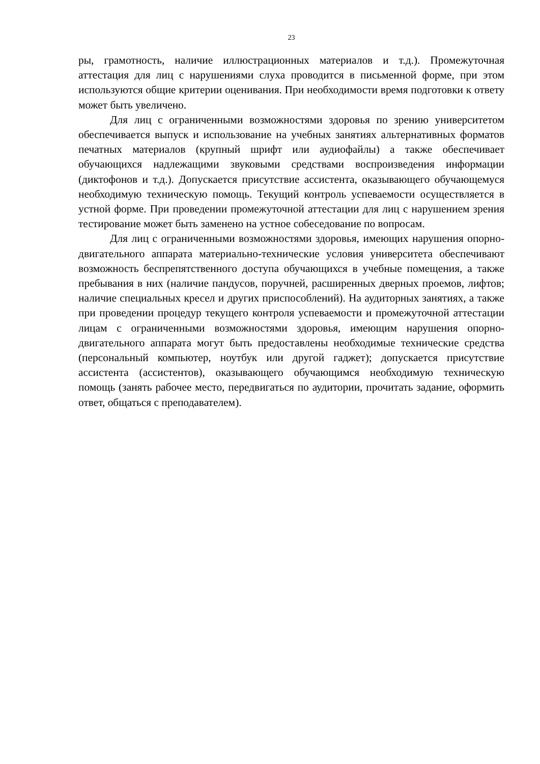23
ры, грамотность, наличие иллюстрационных материалов и т.д.). Промежуточная аттестация для лиц с нарушениями слуха проводится в письменной форме, при этом используются общие критерии оценивания. При необходимости время подготовки к ответу может быть увеличено.
Для лиц с ограниченными возможностями здоровья по зрению университетом обеспечивается выпуск и использование на учебных занятиях альтернативных форматов печатных материалов (крупный шрифт или аудиофайлы) а также обеспечивает обучающихся надлежащими звуковыми средствами воспроизведения информации (диктофонов и т.д.). Допускается присутствие ассистента, оказывающего обучающемуся необходимую техническую помощь. Текущий контроль успеваемости осуществляется в устной форме. При проведении промежуточной аттестации для лиц с нарушением зрения тестирование может быть заменено на устное собеседование по вопросам.
Для лиц с ограниченными возможностями здоровья, имеющих нарушения опорно- двигательного аппарата материально-технические условия университета обеспечивают возможность беспрепятственного доступа обучающихся в учебные помещения, а также пребывания в них (наличие пандусов, поручней, расширенных дверных проемов, лифтов; наличие специальных кресел и других приспособлений). На аудиторных занятиях, а также при проведении процедур текущего контроля успеваемости и промежуточной аттестации лицам с ограниченными возможностями здоровья, имеющим нарушения опорно-двигательного аппарата могут быть предоставлены необходимые технические средства (персональный компьютер, ноутбук или другой гаджет); допускается присутствие ассистента (ассистентов), оказывающего обучающимся необходимую техническую помощь (занять рабочее место, передвигаться по аудитории, прочитать задание, оформить ответ, общаться с преподавателем).